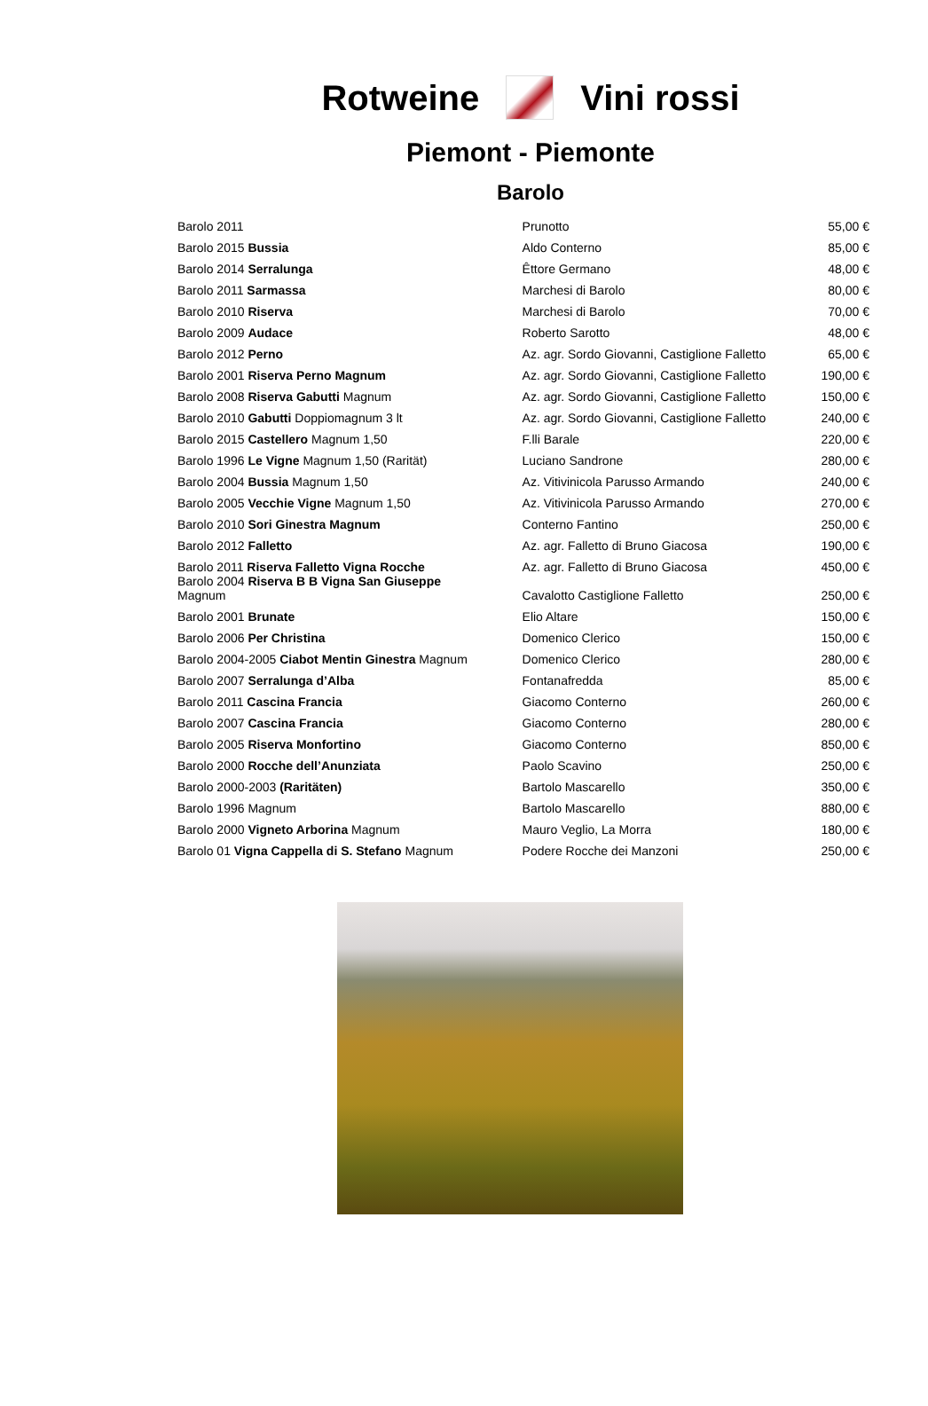Rotweine Vini rossi
Piemont - Piemonte
Barolo
| Barolo 2011 | Prunotto | 55,00 € |
| Barolo 2015 Bussia | Aldo Conterno | 85,00 € |
| Barolo 2014 Serralunga | Êttore Germano | 48,00 € |
| Barolo 2011 Sarmassa | Marchesi di Barolo | 80,00 € |
| Barolo 2010 Riserva | Marchesi di Barolo | 70,00 € |
| Barolo 2009 Audace | Roberto Sarotto | 48,00 € |
| Barolo 2012 Perno | Az. agr. Sordo Giovanni, Castiglione Falletto | 65,00 € |
| Barolo 2001 Riserva Perno Magnum | Az. agr. Sordo Giovanni, Castiglione Falletto | 190,00 € |
| Barolo 2008 Riserva Gabutti Magnum | Az. agr. Sordo Giovanni, Castiglione Falletto | 150,00 € |
| Barolo 2010 Gabutti Doppiomagnum 3 lt | Az. agr. Sordo Giovanni, Castiglione Falletto | 240,00 € |
| Barolo 2015 Castellero Magnum 1,50 | F.lli Barale | 220,00 € |
| Barolo 1996 Le Vigne Magnum 1,50 (Rarität) | Luciano Sandrone | 280,00 € |
| Barolo 2004 Bussia Magnum 1,50 | Az. Vitivinicola Parusso Armando | 240,00 € |
| Barolo 2005 Vecchie Vigne Magnum 1,50 | Az. Vitivinicola Parusso Armando | 270,00 € |
| Barolo 2010 Sori Ginestra Magnum | Conterno Fantino | 250,00 € |
| Barolo 2012 Falletto | Az. agr. Falletto di Bruno Giacosa | 190,00 € |
| Barolo 2011 Riserva Falletto Vigna Rocche | Az. agr. Falletto di Bruno Giacosa | 450,00 € |
| Barolo 2004 Riserva B B Vigna San Giuseppe Magnum | Cavalotto Castiglione Falletto | 250,00 € |
| Barolo 2001 Brunate | Elio Altare | 150,00 € |
| Barolo 2006 Per Christina | Domenico Clerico | 150,00 € |
| Barolo 2004-2005 Ciabot Mentin Ginestra Magnum | Domenico Clerico | 280,00 € |
| Barolo 2007 Serralunga d’Alba | Fontanafredda | 85,00 € |
| Barolo 2011 Cascina Francia | Giacomo Conterno | 260,00 € |
| Barolo 2007 Cascina Francia | Giacomo Conterno | 280,00 € |
| Barolo 2005 Riserva Monfortino | Giacomo Conterno | 850,00 € |
| Barolo 2000 Rocche dell’Anunziata | Paolo Scavino | 250,00 € |
| Barolo 2000-2003 (Raritäten) | Bartolo Mascarello | 350,00 € |
| Barolo 1996 Magnum | Bartolo Mascarello | 880,00 € |
| Barolo 2000 Vigneto Arborina Magnum | Mauro Veglio, La Morra | 180,00 € |
| Barolo 01 Vigna Cappella di S. Stefano Magnum | Podere Rocche dei Manzoni | 250,00 € |